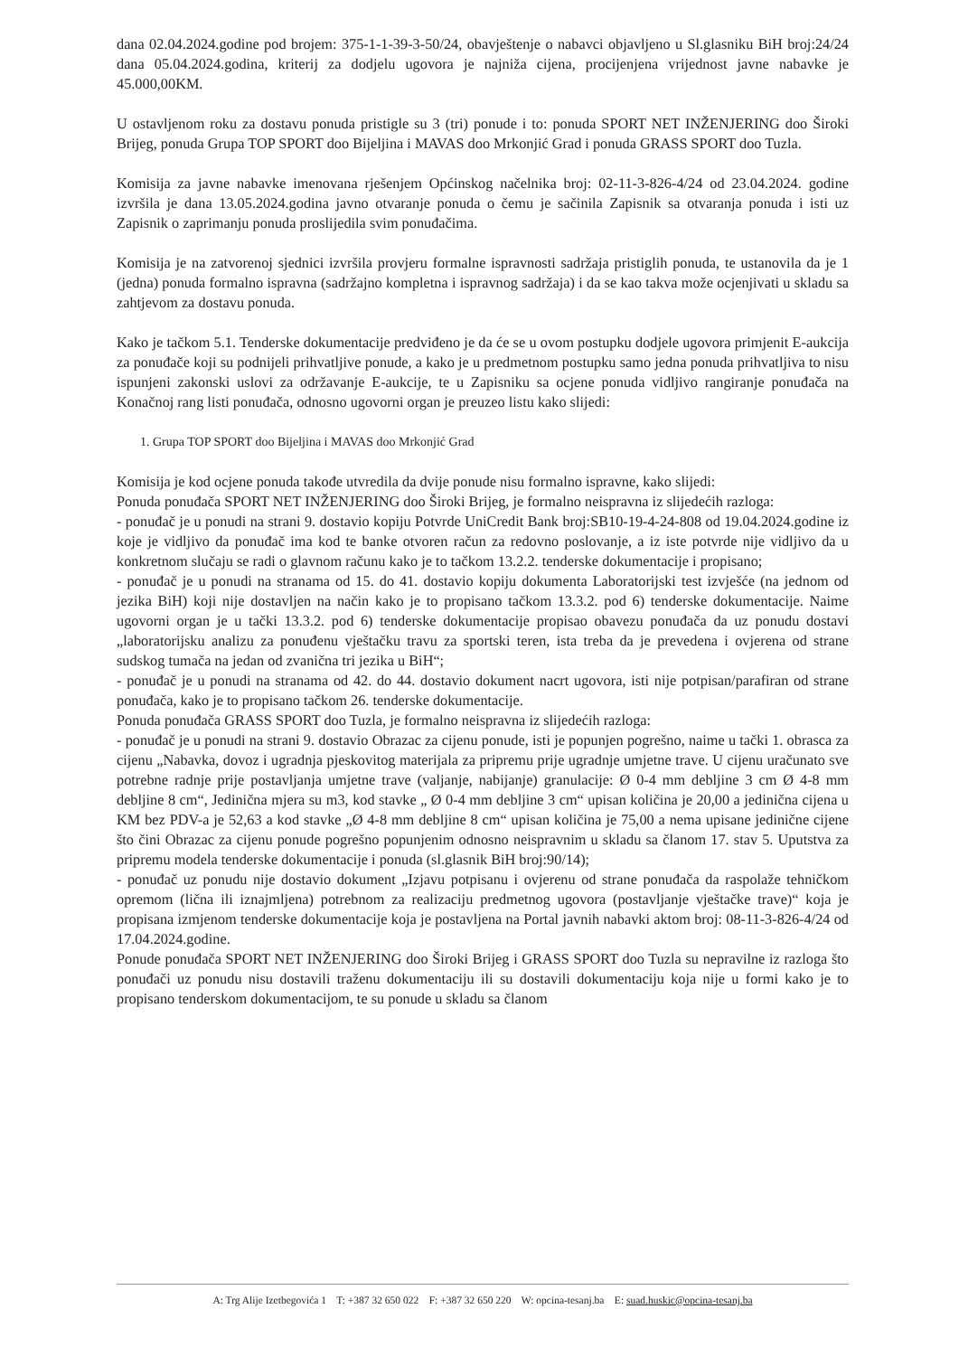dana 02.04.2024.godine pod brojem: 375-1-1-39-3-50/24, obavještenje o nabavci objavljeno u Sl.glasniku BiH broj:24/24 dana 05.04.2024.godina, kriterij za dodjelu ugovora je najniža cijena, procijenjena vrijednost javne nabavke je 45.000,00KM.
U ostavljenom roku za dostavu ponuda pristigle su 3 (tri) ponude i to: ponuda SPORT NET INŽENJERING doo Široki Brijeg, ponuda Grupa TOP SPORT doo Bijeljina i MAVAS doo Mrkonjić Grad i ponuda GRASS SPORT doo Tuzla.
Komisija za javne nabavke imenovana rješenjem Općinskog načelnika broj: 02-11-3-826-4/24 od 23.04.2024. godine izvršila je dana 13.05.2024.godina javno otvaranje ponuda o čemu je sačinila Zapisnik sa otvaranja ponuda i isti uz Zapisnik o zaprimanju ponuda proslijedila svim ponuđačima.
Komisija je na zatvorenoj sjednici izvršila provjeru formalne ispravnosti sadržaja pristiglih ponuda, te ustanovila da je 1 (jedna) ponuda formalno ispravna (sadržajno kompletna i ispravnog sadržaja) i da se kao takva može ocjenjivati u skladu sa zahtjevom za dostavu ponuda.
Kako je tačkom 5.1. Tenderske dokumentacije predviđeno je da će se u ovom postupku dodjele ugovora primjenit E-aukcija za ponuđače koji su podnijeli prihvatljive ponude, a kako je u predmetnom postupku samo jedna ponuda prihvatljiva to nisu ispunjeni zakonski uslovi za održavanje E-aukcije, te u Zapisniku sa ocjene ponuda vidljivo rangiranje ponuđača na Konačnoj rang listi ponuđača, odnosno ugovorni organ je preuzeo listu kako slijedi:
1. Grupa TOP SPORT doo Bijeljina i MAVAS doo Mrkonjić Grad
Komisija je kod ocjene ponuda takođe utvredila da dvije ponude nisu formalno ispravne, kako slijedi:
Ponuda ponuđača SPORT NET INŽENJERING doo Široki Brijeg, je formalno neispravna iz slijedećih razloga:
- ponuđač je u ponudi na strani 9. dostavio kopiju Potvrde UniCredit Bank broj:SB10-19-4-24-808 od 19.04.2024.godine iz koje je vidljivo da ponuđač ima kod te banke otvoren račun za redovno poslovanje, a iz iste potvrde nije vidljivo da u konkretnom slučaju se radi o glavnom računu kako je to tačkom 13.2.2. tenderske dokumentacije i propisano;
- ponuđač je u ponudi na stranama od 15. do 41. dostavio kopiju dokumenta Laboratorijski test izvješće (na jednom od jezika BiH) koji nije dostavljen na način kako je to propisano tačkom 13.3.2. pod 6) tenderske dokumentacije. Naime ugovorni organ je u tački 13.3.2. pod 6) tenderske dokumentacije propisao obavezu ponuđača da uz ponudu dostavi „laboratorijsku analizu za ponuđenu vještačku travu za sportski teren, ista treba da je prevedena i ovjerena od strane sudskog tumača na jedan od zvanična tri jezika u BiH“;
- ponuđač je u ponudi na stranama od 42. do 44. dostavio dokument nacrt ugovora, isti nije potpisan/parafiran od strane ponuđača, kako je to propisano tačkom 26. tenderske dokumentacije.
Ponuda ponuđača GRASS SPORT doo Tuzla, je formalno neispravna iz slijedećih razloga:
- ponuđač je u ponudi na strani 9. dostavio Obrazac za cijenu ponude, isti je popunjen pogrešno, naime u tački 1. obrasca za cijenu „Nabavka, dovoz i ugradnja pjeskovitog materijala za pripremu prije ugradnje umjetne trave. U cijenu uračunato sve potrebne radnje prije postavljanja umjetne trave (valjanje, nabijanje) granulacije: Ø 0-4 mm debljine 3 cm Ø 4-8 mm debljine 8 cm“, Jedinična mjera su m3, kod stavke „ Ø 0-4 mm debljine 3 cm“ upisan količina je 20,00 a jedinična cijena u KM bez PDV-a je 52,63 a kod stavke „Ø 4-8 mm debljine 8 cm“ upisan količina je 75,00 a nema upisane jedinične cijene što čini Obrazac za cijenu ponude pogrešno popunjenim odnosno neispravnim u skladu sa članom 17. stav 5. Uputstva za pripremu modela tenderske dokumentacije i ponuda (sl.glasnik BiH broj:90/14);
- ponuđač uz ponudu nije dostavio dokument „Izjavu potpisanu i ovjerenu od strane ponuđača da raspolaže tehničkom opremom (lična ili iznajmljena) potrebnom za realizaciju predmetnog ugovora (postavljanje vještačke trave)“ koja je propisana izmjenom tenderske dokumentacije koja je postavljena na Portal javnih nabavki aktom broj: 08-11-3-826-4/24 od 17.04.2024.godine.
Ponude ponuđača SPORT NET INŽENJERING doo Široki Brijeg i GRASS SPORT doo Tuzla su nepravilne iz razloga što ponuđači uz ponudu nisu dostavili traženu dokumentaciju ili su dostavili dokumentaciju koja nije u formi kako je to propisano tenderskom dokumentacijom, te su ponude u skladu sa članom
A: Trg Alije Izetbegovića 1 T: +387 32 650 022 F: +387 32 650 220 W: opcina-tesanj.ba E: suad.huskic@opcina-tesanj.ba